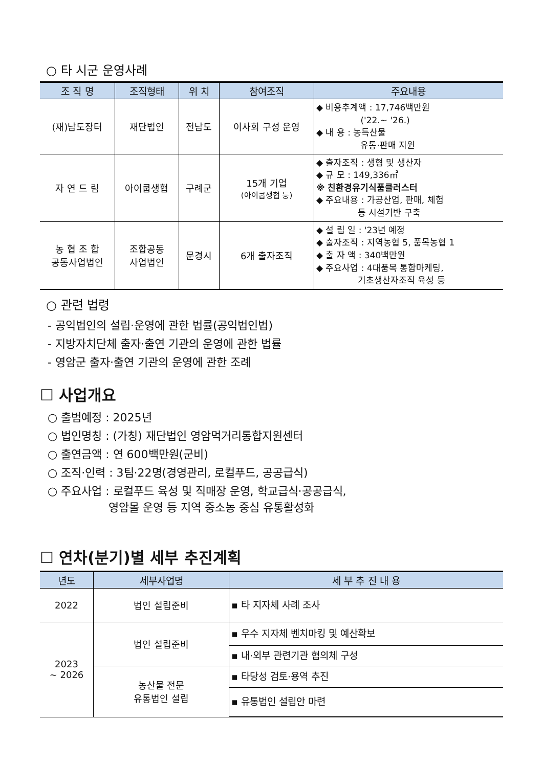○ 타 시군 운영사례
| 조 직 명 | 조직형태 | 위 치 | 참여조직 | 주요내용 |
| --- | --- | --- | --- | --- |
| (재)남도장터 | 재단법인 | 전남도 | 이사회 구성 운영 | ◆ 비용추계액 : 17,746백만원 ('22.~ '26.) ◆ 내 용 : 농특산물 유통·판매 지원 |
| 자 연 드 림 | 아이쿱생협 | 구례군 | 15개 기업 (아이쿱생협 등) | ◆ 출자조직 : 생협 및 생산자 ◆ 규 모 : 149,336㎡ ※ 친환경유기식품클러스터 ◆ 주요내용 : 가공산업, 판매, 체험 등 시설기반 구축 |
| 농 협 조 합 공동사업법인 | 조합공동 사업법인 | 문경시 | 6개 출자조직 | ◆ 설 립 일 : '23년 예정 ◆ 출자조직 : 지역농협 5, 품목농협 1 ◆ 출 자 액 : 340백만원 ◆ 주요사업 : 4대품목 통합마케팅, 기초생산자조직 육성 등 |
○ 관련 법령
- 공익법인의 설립·운영에 관한 법률(공익법인법)
- 지방자치단체 출자·출연 기관의 운영에 관한 법률
- 영암군 출자·출연 기관의 운영에 관한 조례
☐ 사업개요
○ 출범예정 : 2025년
○ 법인명칭 : (가칭) 재단법인 영암먹거리통합지원센터
○ 출연금액 : 연 600백만원(군비)
○ 조직·인력 : 3팀·22명(경영관리, 로컬푸드, 공공급식)
○ 주요사업 : 로컬푸드 육성 및 직매장 운영, 학교급식·공공급식,
영암몰 운영 등 지역 중소농 중심 유통활성화
☐ 연차(분기)별 세부 추진계획
| 년도 | 세부사업명 | 세 부 추 진 내 용 |
| --- | --- | --- |
| 2022 | 법인 설립준비 | ▪ 타 지자체 사례 조사 |
| 2023 ~ 2026 | 법인 설립준비 | ▪ 우수 지자체 벤치마킹 및 예산확보 |
| | | ▪ 내·외부 관련기관 협의체 구성 |
| | 농산물 전문 유통법인 설립 | ▪ 타당성 검토·용역 추진 |
| | | ▪ 유통법인 설립안 마련 |